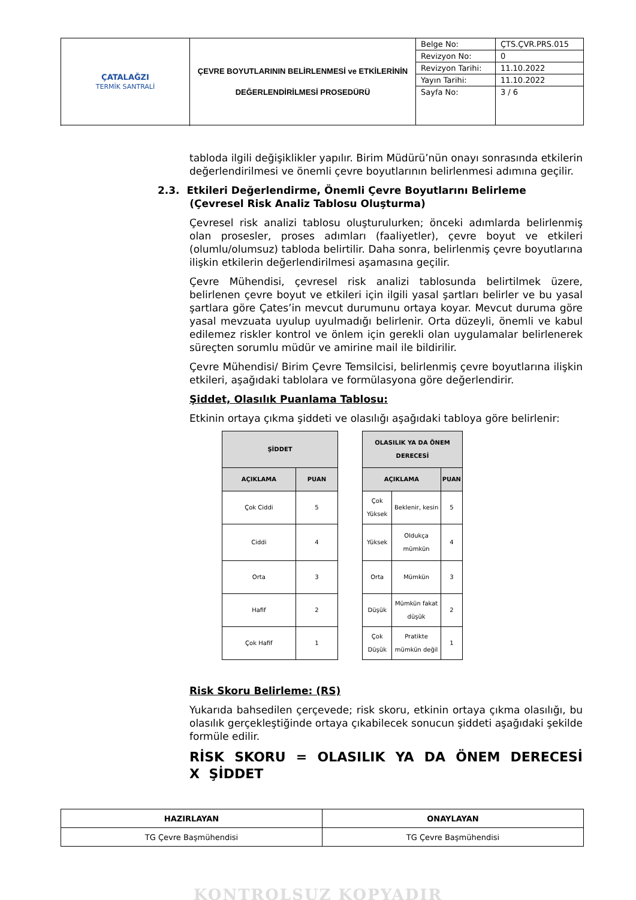| ÇATALAĞZI TERMİK SANTRALİ | ÇEVRE BOYUTLARININ BELİRLENMESİ ve ETKİLERİNİN DEĞERLENDİRİLMESİ PROSEDÜRÜ | Belge No: | ÇTS.ÇVR.PRS.015 |
| | | Revizyon No: | 0 |
| | | Revizyon Tarihi: | 11.10.2022 |
| | | Yayın Tarihi: | 11.10.2022 |
| | | Sayfa No: | 3 / 6 |
tabloda ilgili değişiklikler yapılır. Birim Müdürü’nün onayı sonrasında etkilerin değerlendirilmesi ve önemli çevre boyutlarının belirlenmesi adımına geçilir.
2.3. Etkileri Değerlendirme, Önemli Çevre Boyutlarını Belirleme
(Çevresel Risk Analiz Tablosu Oluşturma)
Çevresel risk analizi tablosu oluşturulurken; önceki adımlarda belirlenmiş olan prosesler, proses adımları (faaliyetler), çevre boyut ve etkileri (olumlu/olumsuz) tabloda belirtilir. Daha sonra, belirlenmiş çevre boyutlarına ilişkin etkilerin değerlendirilmesi aşamasına geçilir.
Çevre Mühendisi, çevresel risk analizi tablosunda belirtilmek üzere, belirlenen çevre boyut ve etkileri için ilgili yasal şartları belirler ve bu yasal şartlara göre Çates’in mevcut durumunu ortaya koyar. Mevcut duruma göre yasal mevzuata uyulup uyulmadığı belirlenir. Orta düzeyli, önemli ve kabul edilemez riskler kontrol ve önlem için gerekli olan uygulamalar belirlenerek süreçten sorumlu müdür ve amirine mail ile bildirilir.
Çevre Mühendisi/ Birim Çevre Temsilcisi, belirlenmiş çevre boyutlarına ilişkin etkileri, aşağıdaki tablolara ve formülasyona göre değerlendirir.
Şiddet, Olasılık Puanlama Tablosu:
Etkinin ortaya çıkma şiddeti ve olasılığı aşağıdaki tabloya göre belirlenir:
| ŞİDDET | |
| --- | --- |
| AÇIKLAMA | PUAN |
| Çok Ciddi | 5 |
| Ciddi | 4 |
| Orta | 3 |
| Hafif | 2 |
| Çok Hafif | 1 |
| OLASILIK YA DA ÖNEM DERECESİ | | |
| --- | --- | --- |
| AÇIKLAMA | | PUAN |
| Çok Yüksek | Beklenir, kesin | 5 |
| Yüksek | Oldukça mümkün | 4 |
| Orta | Mümkün | 3 |
| Düşük | Mümkün fakat düşük | 2 |
| Çok Düşük | Pratikte mümkün değil | 1 |
Risk Skoru Belirleme: (RS)
Yukarıda bahsedilen çerçevede; risk skoru, etkinin ortaya çıkma olasılığı, bu olasılık gerçekleştiğinde ortaya çıkabilecek sonucun şiddeti aşağıdaki şekilde formüle edilir.
RİSK SKORU = OLASILIK YA DA ÖNEM DERECESİ X ŞİDDET
| HAZIRLAYAN | ONAYLAYAN |
| TG Çevre Başmühendisi | TG Çevre Başmühendisi |
KONTROLSUZ KOPYADIR